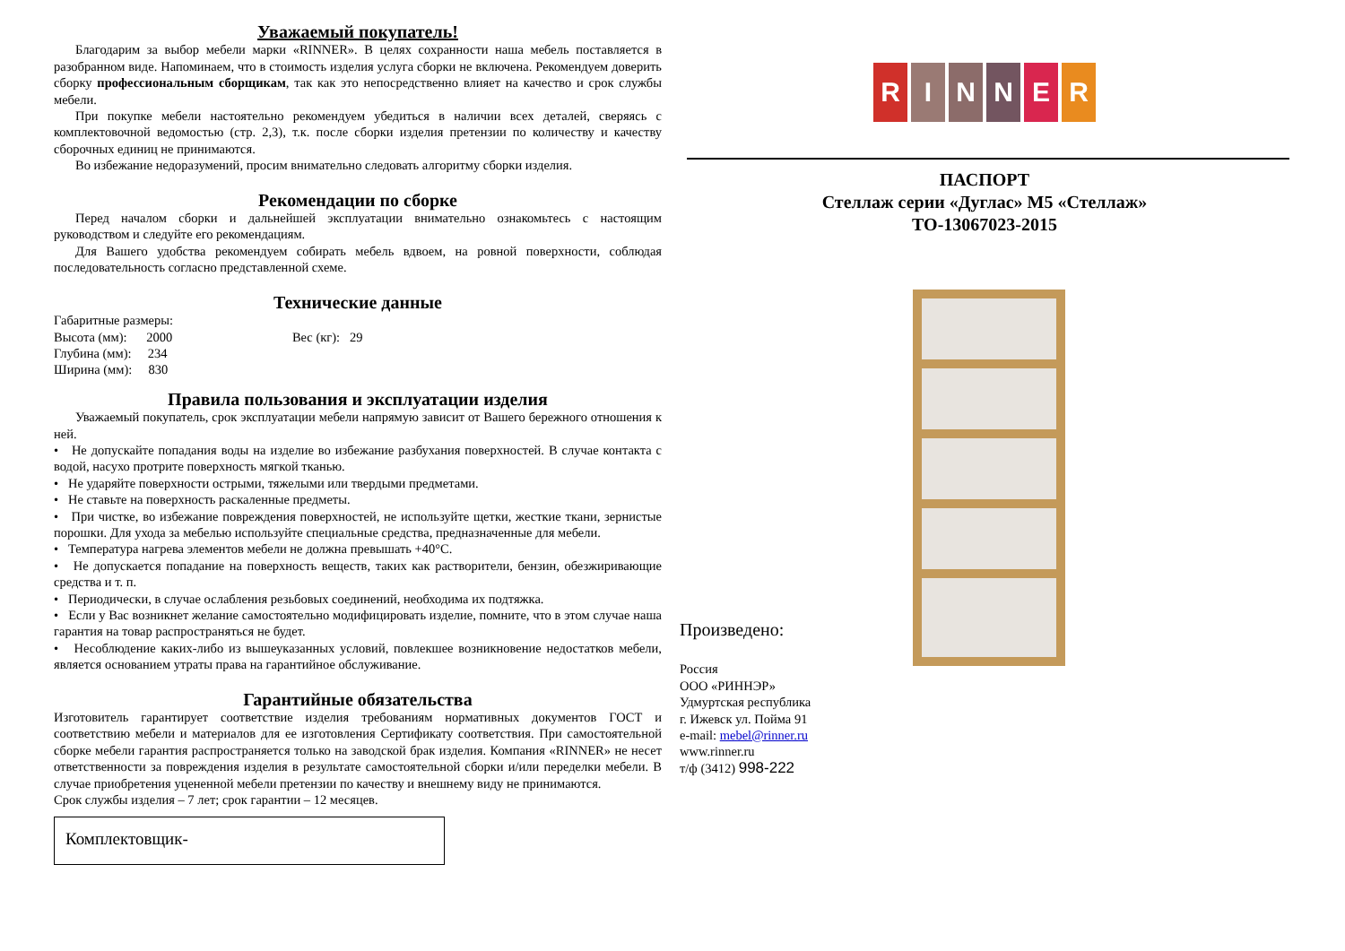Уважаемый покупатель!
Благодарим за выбор мебели марки «RINNER». В целях сохранности наша мебель поставляется в разобранном виде. Напоминаем, что в стоимость изделия услуга сборки не включена. Рекомендуем доверить сборку профессиональным сборщикам, так как это непосредственно влияет на качество и срок службы мебели.
При покупке мебели настоятельно рекомендуем убедиться в наличии всех деталей, сверяясь с комплектовочной ведомостью (стр. 2,3), т.к. после сборки изделия претензии по количеству и качеству сборочных единиц не принимаются.
Во избежание недоразумений, просим внимательно следовать алгоритму сборки изделия.
Рекомендации по сборке
Перед началом сборки и дальнейшей эксплуатации внимательно ознакомьтесь с настоящим руководством и следуйте его рекомендациям.
Для Вашего удобства рекомендуем собирать мебель вдвоем, на ровной поверхности, соблюдая последовательность согласно представленной схеме.
Технические данные
Габаритные размеры:
Высота (мм): 2000 Вес (кг): 29
Глубина (мм): 234
Ширина (мм): 830
Правила пользования и эксплуатации изделия
Уважаемый покупатель, срок эксплуатации мебели напрямую зависит от Вашего бережного отношения к ней.
• Не допускайте попадания воды на изделие во избежание разбухания поверхностей. В случае контакта с водой, насухо протрите поверхность мягкой тканью.
• Не ударяйте поверхности острыми, тяжелыми или твердыми предметами.
• Не ставьте на поверхность раскаленные предметы.
• При чистке, во избежание повреждения поверхностей, не используйте щетки, жесткие ткани, зернистые порошки. Для ухода за мебелью используйте специальные средства, предназначенные для мебели.
• Температура нагрева элементов мебели не должна превышать +40°С.
• Не допускается попадание на поверхность веществ, таких как растворители, бензин, обезжиривающие средства и т. п.
• Периодически, в случае ослабления резьбовых соединений, необходима их подтяжка.
• Если у Вас возникнет желание самостоятельно модифицировать изделие, помните, что в этом случае наша гарантия на товар распространяться не будет.
• Несоблюдение каких-либо из вышеуказанных условий, повлекшее возникновение недостатков мебели, является основанием утраты права на гарантийное обслуживание.
Гарантийные обязательства
Изготовитель гарантирует соответствие изделия требованиям нормативных документов ГОСТ и соответствию мебели и материалов для ее изготовления Сертификату соответствия. При самостоятельной сборке мебели гарантия распространяется только на заводской брак изделия. Компания «RINNER» не несет ответственности за повреждения изделия в результате самостоятельной сборки и/или переделки мебели. В случае приобретения уцененной мебели претензии по качеству и внешнему виду не принимаются.
Срок службы изделия – 7 лет; срок гарантии – 12 месяцев.
Комплектовщик-
R I N N E R
ПАСПОРТ
Стеллаж серии «Дуглас» М5 «Стеллаж»
ТО-13067023-2015
Произведено:
Россия
ООО «РИННЭР»
Удмуртская республика
г. Ижевск ул. Пойма 91
e-mail: mebel@rinner.ru
www.rinner.ru
т/ф (3412) 998-222